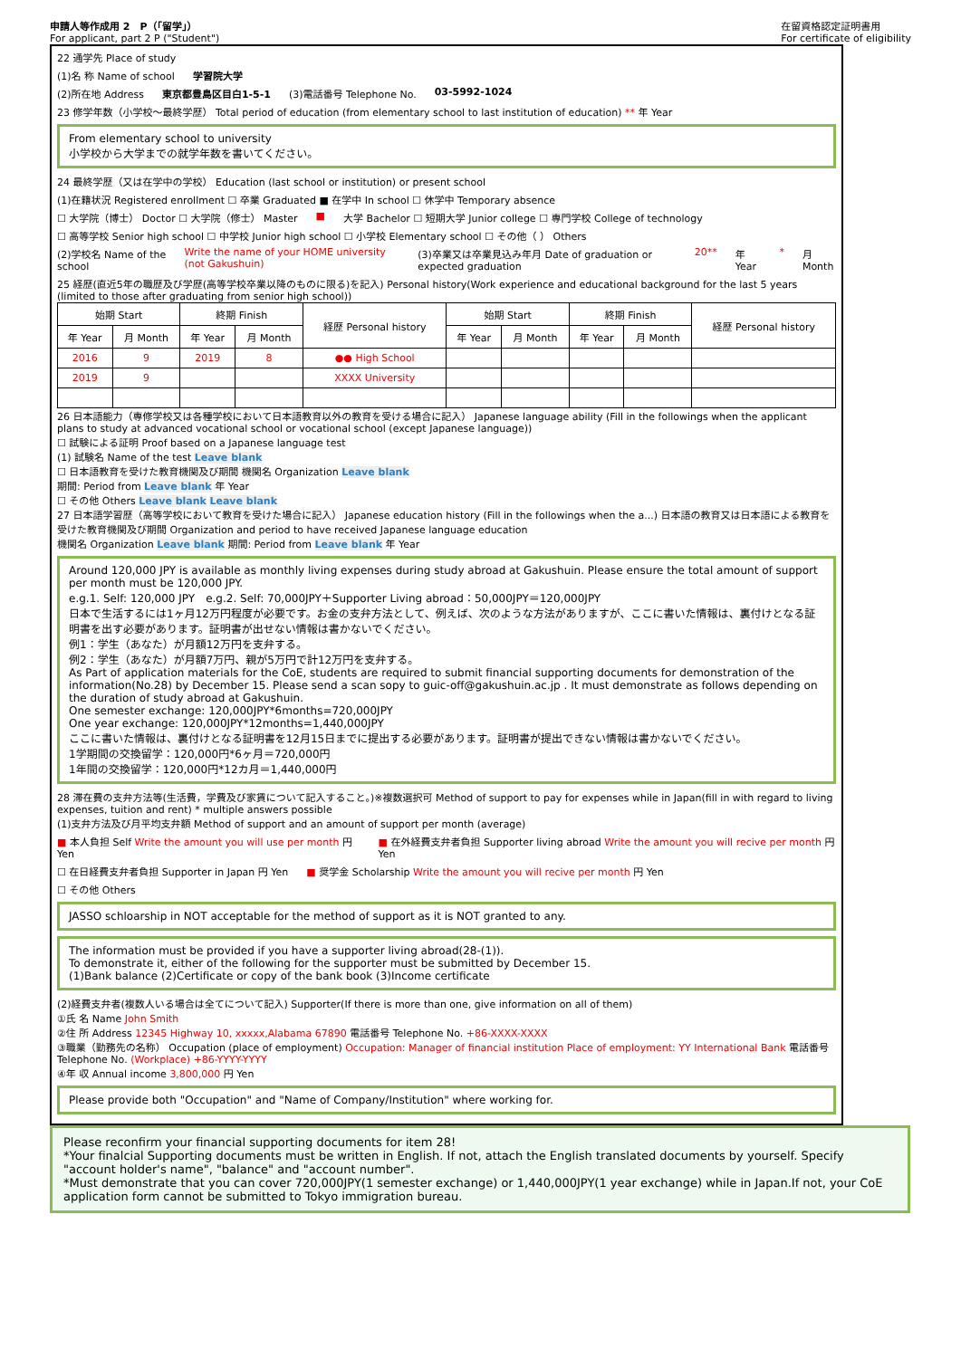申請人等作成用 2　P（「留学」）
For applicant, part 2 P ("Student")
在留資格認定証明書用
For certificate of eligibility
22 通学先 Place of study
(1)名 称 Name of school 学習院大学
(2)所在地 Address 東京都豊島区目白1-5-1 (3)電話番号 Telephone No. 03-5992-1024
23 修学年数（小学校～最終学歴） Total period of education (from elementary school to last institution of education) ** 年 Year
From elementary school to university
小学校から大学までの就学年数を書いてください。
24 最終学歴（又は在学中の学校） Education (last school or institution) or present school
(1)在籍状況 Registered enrollment ☐ 卒業 Graduated ■ 在学中 In school ☐ 休学中 Temporary absence
☐ 大学院（博士） Doctor ☐ 大学院（修士） Master ■ 大学 Bachelor ☐ 短期大学 Junior college ☐ 専門学校 College of technology
☐ 高等学校 Senior high school ☐ 中学校 Junior high school ☐ 小学校 Elementary school ☐ その他（ ） Others
(2)学校名 Name of the school Write the name of your HOME university (not Gakushuin) (3)卒業又は卒業見込み年月 Date of graduation or expected graduation 20** 年 Year * 月 Month
25 経歴(直近5年の職歴及び学歴(高等学校卒業以降のものに限る)を記入) Personal history(Work experience and educational background for the last 5 years (limited to those after graduating from senior high school))
| 始期 Start | | 終期 Finish | | 経歴 Personal history | 始期 Start | | 終期 Finish | | 経歴 Personal history |
| --- | --- | --- | --- | --- | --- | --- | --- | --- | --- |
| 年 Year | 月 Month | 年 Year | 月 Month | | 年 Year | 月 Month | 年 Year | 月 Month | |
| 2016 | 9 | 2019 | 8 | ●● High School | | | | | |
| 2019 | 9 | | | XXXX University | | | | | |
26 日本語能力（専修学校又は各種学校において日本語教育以外の教育を受ける場合に記入） Japanese language ability (Fill in the followings when the applicant plans to study at advanced vocational school or vocational school (except Japanese language))
☐ 試験による証明 Proof based on a Japanese language test
(1) 試験名 Name of the test Leave blank
☐ 日本語教育を受けた教育機関及び期間 機関名 Organization Leave blank
期間: Period from Leave blank 年 Year
☐ その他 Others Leave blank Leave blank
27 日本語学習歴（高等学校において教育を受けた場合に記入） Japanese education history (Fill in the followings when the a...) 日本語の教育又は日本語による教育を受けた教育機関及び期間 Organization and period to have received Japanese language education
機関名 Organization Leave blank 期間: Period from Leave blank 年 Year
Around 120,000 JPY is available as monthly living expenses during study abroad at Gakushuin. Please ensure the total amount of support per month must be 120,000 JPY.
e.g.1. Self: 120,000 JPY　e.g.2. Self: 70,000JPY＋Supporter Living abroad：50,000JPY＝120,000JPY
日本で生活するには1ヶ月12万円程度が必要です。お金の支弁方法として、例えば、次のような方法がありますが、ここに書いた情報は、裏付けとなる証明書を出す必要があります。証明書が出せない情報は書かないでください。
例1：学生（あなた）が月額12万円を支弁する。
例2：学生（あなた）が月額7万円、親が5万円で計12万円を支弁する。
As Part of application materials for the CoE, students are required to submit financial supporting documents for demonstration of the information(No.28) by December 15. Please send a scan sopy to guic-off@gakushuin.ac.jp . It must demonstrate as follows depending on the duration of study abroad at Gakushuin.
One semester exchange: 120,000JPY*6months=720,000JPY
One year exchange: 120,000JPY*12months=1,440,000JPY
ここに書いた情報は、裏付けとなる証明書を12月15日までに提出する必要があります。証明書が提出できない情報は書かないでください。
1学期間の交換留学：120,000円*6ヶ月＝720,000円
1年間の交換留学：120,000円*12カ月＝1,440,000円
28 滞在費の支弁方法等(生活費，学費及び家賃について記入すること。)※複数選択可 Method of support to pay for expenses while in Japan(fill in with regard to living expenses, tuition and rent) * multiple answers possible
(1)支弁方法及び月平均支弁額 Method of support and an amount of support per month (average)
■ 本人負担 Self Write the amount you will use per month 円 Yen ■ 在外経費支弁者負担 Supporter living abroad Write the amount you will recive per month 円 Yen
☐ 在日経費支弁者負担 Supporter in Japan 円 Yen ■ 奨学金 Scholarship Write the amount you will recive per month 円 Yen
☐ その他 Others
JASSO schloarship in NOT acceptable for the method of support as it is NOT granted to any.
The information must be provided if you have a supporter living abroad(28-(1)).
To demonstrate it, either of the following for the supporter must be submitted by December 15.
(1)Bank balance (2)Certificate or copy of the bank book (3)Income certificate
(2)経費支弁者(複数人いる場合は全てについて記入) Supporter(If there is more than one, give information on all of them)
①氏 名 Name John Smith
②住 所 Address 12345 Highway 10, xxxxx,Alabama 67890 電話番号 Telephone No. +86-XXXX-XXXX
③職業（勤務先の名称） Occupation (place of employment) Occupation: Manager of financial institution Place of employment: YY International Bank 電話番号 Telephone No. (Workplace) +86-YYYY-YYYY
④年 収 Annual income 3,800,000 円 Yen
Please provide both "Occupation" and "Name of Company/Institution" where working for.
Please reconfirm your financial supporting documents for item 28!
*Your finalcial Supporting documents must be written in English. If not, attach the English translated documents by yourself. Specify "account holder's name", "balance" and "account number".
*Must demonstrate that you can cover 720,000JPY(1 semester exchange) or 1,440,000JPY(1 year exchange) while in Japan.If not, your CoE application form cannot be submitted to Tokyo immigration bureau.